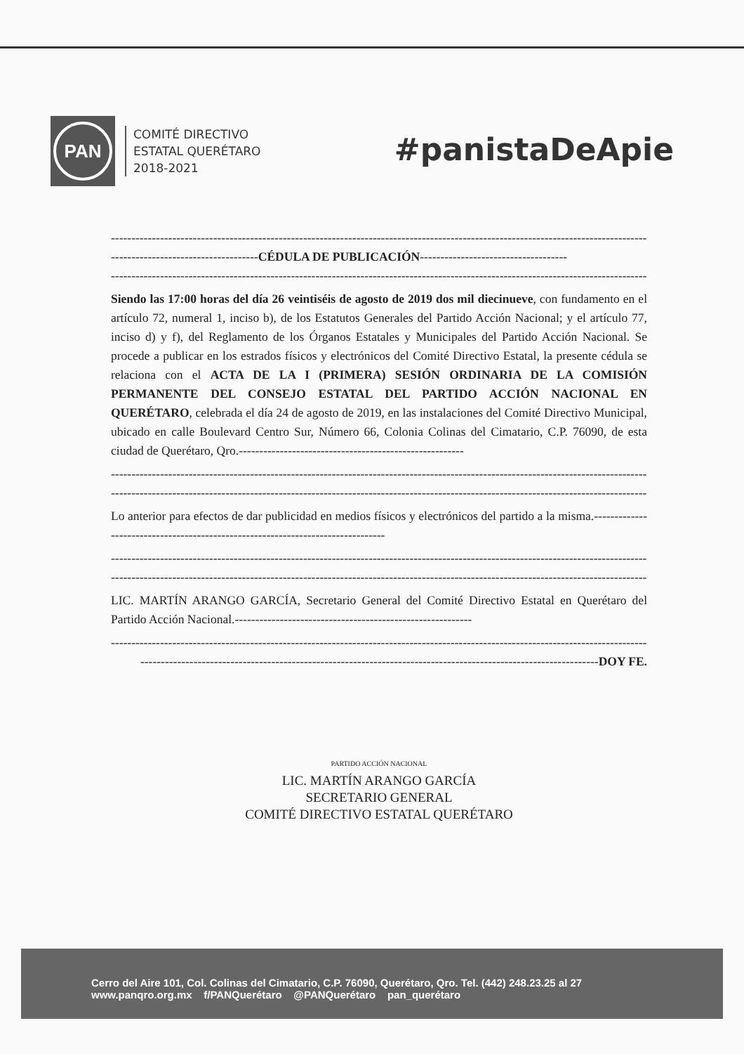PAN
COMITÉ DIRECTIVO
ESTATAL QUERÉTARO
2018-2021
#panistaDeApie
--------------------------------------------------------------------------------------------------------------------------------------
------------------------------------CÉDULA DE PUBLICACIÓN------------------------------------
--------------------------------------------------------------------------------------------------------------------------------------
Siendo las 17:00 horas del día 26 veintiséis de agosto de 2019 dos mil diecinueve, con fundamento en el artículo 72, numeral 1, inciso b), de los Estatutos Generales del Partido Acción Nacional; y el artículo 77, inciso d) y f), del Reglamento de los Órganos Estatales y Municipales del Partido Acción Nacional. Se procede a publicar en los estrados físicos y electrónicos del Comité Directivo Estatal, la presente cédula se relaciona con el ACTA DE LA I (PRIMERA) SESIÓN ORDINARIA DE LA COMISIÓN PERMANENTE DEL CONSEJO ESTATAL DEL PARTIDO ACCIÓN NACIONAL EN QUERÉTARO, celebrada el día 24 de agosto de 2019, en las instalaciones del Comité Directivo Municipal, ubicado en calle Boulevard Centro Sur, Número 66, Colonia Colinas del Cimatario, C.P. 76090, de esta ciudad de Querétaro, Qro.-------------------------------------------------------
--------------------------------------------------------------------------------------------------------------------------------------
--------------------------------------------------------------------------------------------------------------------------------------
Lo anterior para efectos de dar publicidad en medios físicos y electrónicos del partido a la misma.--------------------------------------------------------------------------------
--------------------------------------------------------------------------------------------------------------------------------------
--------------------------------------------------------------------------------------------------------------------------------------
LIC. MARTÍN ARANGO GARCÍA, Secretario General del Comité Directivo Estatal en Querétaro del Partido Acción Nacional.----------------------------------------------------------
--------------------------------------------------------------------------------------------------------------------------------------
----------------------------------------------------------------------------------------------------------------DOY FE.
PARTIDO ACCIÓN NACIONAL
LIC. MARTÍN ARANGO GARCÍA
SECRETARIO GENERAL
COMITÉ DIRECTIVO ESTATAL QUERÉTARO
Cerro del Aire 101, Col. Colinas del Cimatario, C.P. 76090, Querétaro, Qro. Tel. (442) 248.23.25 al 27
www.panqro.org.mx f/PANQuerétaro @PANQuerétaro pan_querétaro